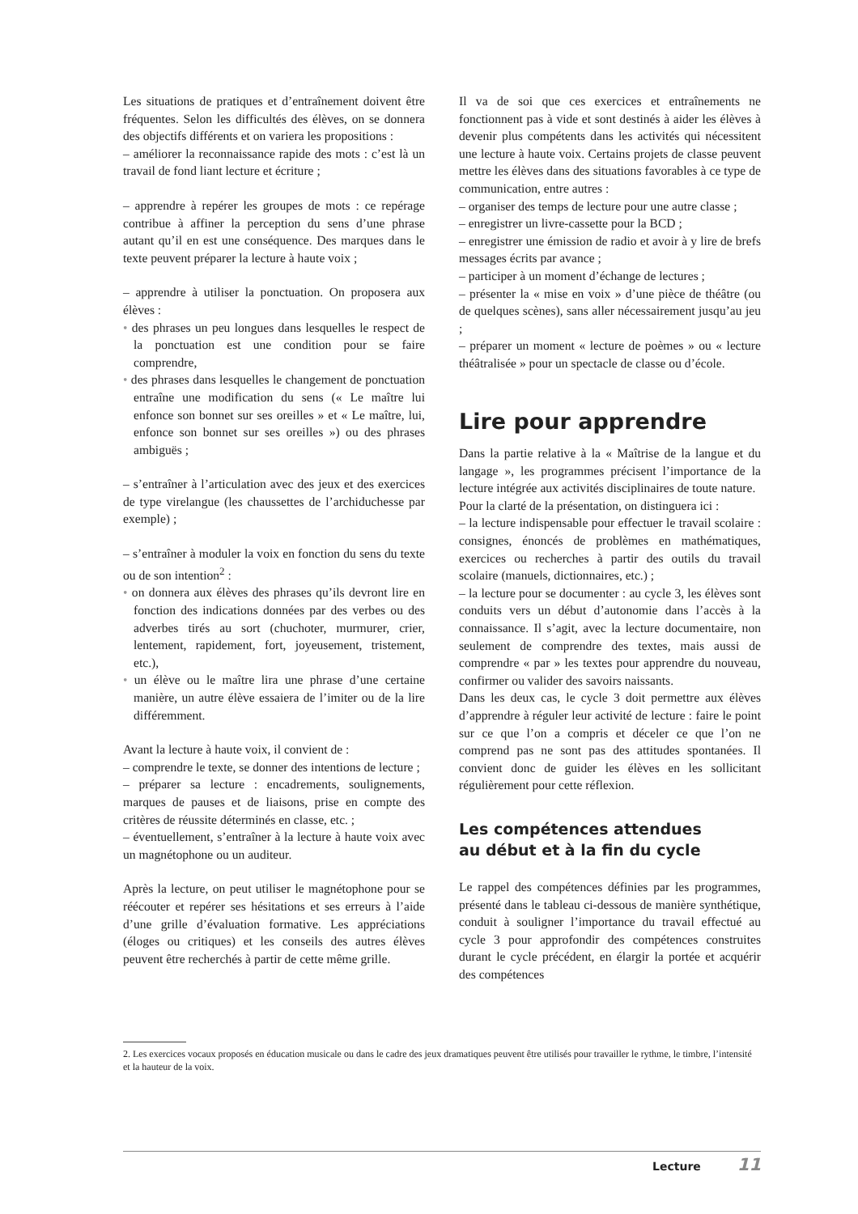Les situations de pratiques et d’entraînement doivent être fréquentes. Selon les difficultés des élèves, on se donnera des objectifs différents et on variera les propositions :
– améliorer la reconnaissance rapide des mots : c’est là un travail de fond liant lecture et écriture ;
– apprendre à repérer les groupes de mots : ce repérage contribue à affiner la perception du sens d’une phrase autant qu’il en est une conséquence. Des marques dans le texte peuvent préparer la lecture à haute voix ;
– apprendre à utiliser la ponctuation. On proposera aux élèves :
• des phrases un peu longues dans lesquelles le respect de la ponctuation est une condition pour se faire comprendre,
• des phrases dans lesquelles le changement de ponctuation entraîne une modification du sens (« Le maître lui enfonce son bonnet sur ses oreilles » et « Le maître, lui, enfonce son bonnet sur ses oreilles ») ou des phrases ambiguës ;
– s’entraîner à l’articulation avec des jeux et des exercices de type virelangue (les chaussettes de l’archiduchesse par exemple) ;
– s’entraîner à moduler la voix en fonction du sens du texte ou de son intention<sup>2</sup> :
• on donnera aux élèves des phrases qu’ils devront lire en fonction des indications données par des verbes ou des adverbes tirés au sort (chuchoter, murmurer, crier, lentement, rapidement, fort, joyeusement, tristement, etc.),
• un élève ou le maître lira une phrase d’une certaine manière, un autre élève essaiera de l’imiter ou de la lire différemment.
Avant la lecture à haute voix, il convient de :
– comprendre le texte, se donner des intentions de lecture ;
– préparer sa lecture : encadrements, soulignements, marques de pauses et de liaisons, prise en compte des critères de réussite déterminés en classe, etc. ;
– éventuellement, s’entraîner à la lecture à haute voix avec un magnétophone ou un auditeur.
Après la lecture, on peut utiliser le magnétophone pour se réécouter et repérer ses hésitations et ses erreurs à l’aide d’une grille d’évaluation formative. Les appréciations (éloges ou critiques) et les conseils des autres élèves peuvent être recherchés à partir de cette même grille.
Il va de soi que ces exercices et entraînements ne fonctionnent pas à vide et sont destinés à aider les élèves à devenir plus compétents dans les activités qui nécessitent une lecture à haute voix. Certains projets de classe peuvent mettre les élèves dans des situations favorables à ce type de communication, entre autres :
– organiser des temps de lecture pour une autre classe ;
– enregistrer un livre-cassette pour la BCD ;
– enregistrer une émission de radio et avoir à y lire de brefs messages écrits par avance ;
– participer à un moment d’échange de lectures ;
– présenter la « mise en voix » d’une pièce de théâtre (ou de quelques scènes), sans aller nécessairement jusqu’au jeu ;
– préparer un moment « lecture de poèmes » ou « lecture théâtralisée » pour un spectacle de classe ou d’école.
Lire pour apprendre
Dans la partie relative à la « Maîtrise de la langue et du langage », les programmes précisent l’importance de la lecture intégrée aux activités disciplinaires de toute nature.
Pour la clarté de la présentation, on distinguera ici :
– la lecture indispensable pour effectuer le travail scolaire : consignes, énoncés de problèmes en mathématiques, exercices ou recherches à partir des outils du travail scolaire (manuels, dictionnaires, etc.) ;
– la lecture pour se documenter : au cycle 3, les élèves sont conduits vers un début d’autonomie dans l’accès à la connaissance. Il s’agit, avec la lecture documentaire, non seulement de comprendre des textes, mais aussi de comprendre « par » les textes pour apprendre du nouveau, confirmer ou valider des savoirs naissants.
Dans les deux cas, le cycle 3 doit permettre aux élèves d’apprendre à réguler leur activité de lecture : faire le point sur ce que l’on a compris et déceler ce que l’on ne comprend pas ne sont pas des attitudes spontanées. Il convient donc de guider les élèves en les sollicitant régulièrement pour cette réflexion.
Les compétences attendues
au début et à la fin du cycle
Le rappel des compétences définies par les programmes, présenté dans le tableau ci-dessous de manière synthétique, conduit à souligner l’importance du travail effectué au cycle 3 pour approfondir des compétences construites durant le cycle précédent, en élargir la portée et acquérir des compétences
2. Les exercices vocaux proposés en éducation musicale ou dans le cadre des jeux dramatiques peuvent être utilisés pour travailler le rythme, le timbre, l’intensité et la hauteur de la voix.
Lecture 11